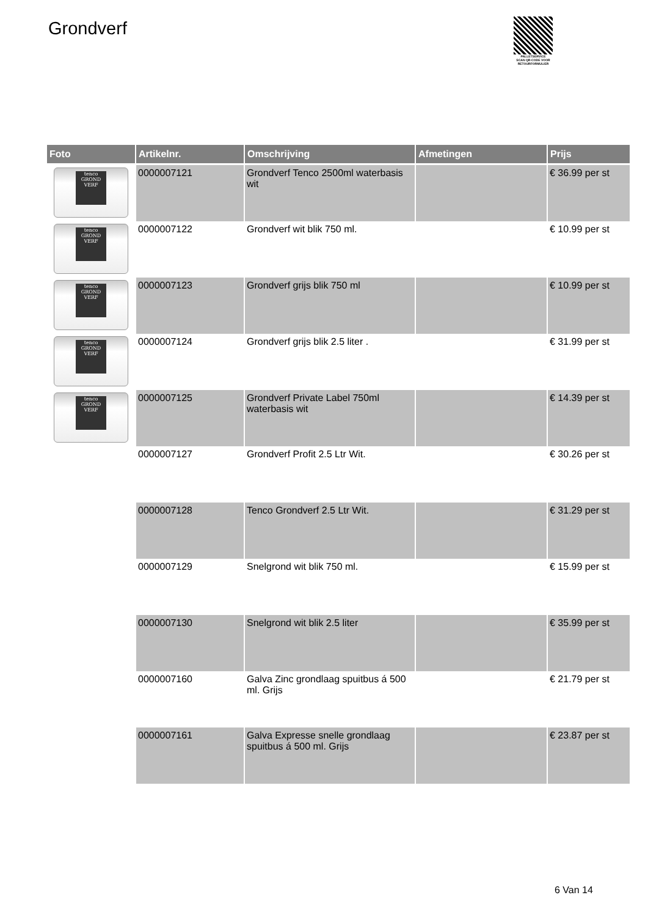Grondverf
PALLETSERVICE
SCAN QR-CODE VOOR
RETOURFORMULIER
| Foto | Artikelnr. | Omschrijving | Afmetingen | Prijs |
| --- | --- | --- | --- | --- |
| tenco GROND VERF | 0000007121 | Grondverf Tenco 2500ml waterbasis wit | | € 36.99 per st |
| tenco GROND VERF | 0000007122 | Grondverf wit blik 750 ml. | | € 10.99 per st |
| tenco GROND VERF | 0000007123 | Grondverf grijs blik 750 ml | | € 10.99 per st |
| tenco GROND VERF | 0000007124 | Grondverf grijs blik 2.5 liter . | | € 31.99 per st |
| tenco GROND VERF | 0000007125 | Grondverf Private Label 750ml waterbasis wit | | € 14.39 per st |
| | 0000007127 | Grondverf Profit 2.5 Ltr Wit. | | € 30.26 per st |
| | 0000007128 | Tenco Grondverf 2.5 Ltr Wit. | | € 31.29 per st |
| | 0000007129 | Snelgrond wit blik 750 ml. | | € 15.99 per st |
| | 0000007130 | Snelgrond wit blik 2.5 liter | | € 35.99 per st |
| | 0000007160 | Galva Zinc grondlaag spuitbus á 500 ml. Grijs | | € 21.79 per st |
| | 0000007161 | Galva Expresse snelle grondlaag spuitbus á 500 ml. Grijs | | € 23.87 per st |
6 Van 14